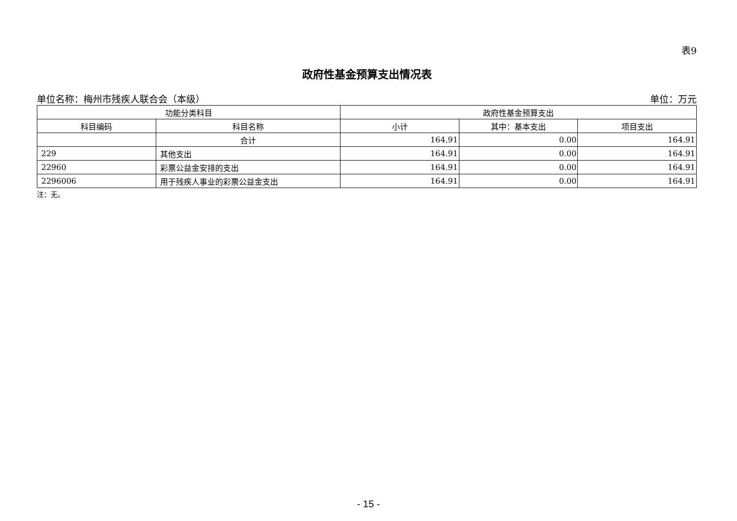表9
政府性基金预算支出情况表
单位名称：梅州市残疾人联合会（本级） 单位：万元
| 功能分类科目 | | 政府性基金预算支出 | | |
| --- | --- | --- | --- | --- |
| 科目编码 | 科目名称 | 小计 | 其中：基本支出 | 项目支出 |
| | 合计 | 164.91 | 0.00 | 164.91 |
| 229 | 其他支出 | 164.91 | 0.00 | 164.91 |
| 22960 | 彩票公益金安排的支出 | 164.91 | 0.00 | 164.91 |
| 2296006 | 用于残疾人事业的彩票公益金支出 | 164.91 | 0.00 | 164.91 |
注：无。
- 15 -